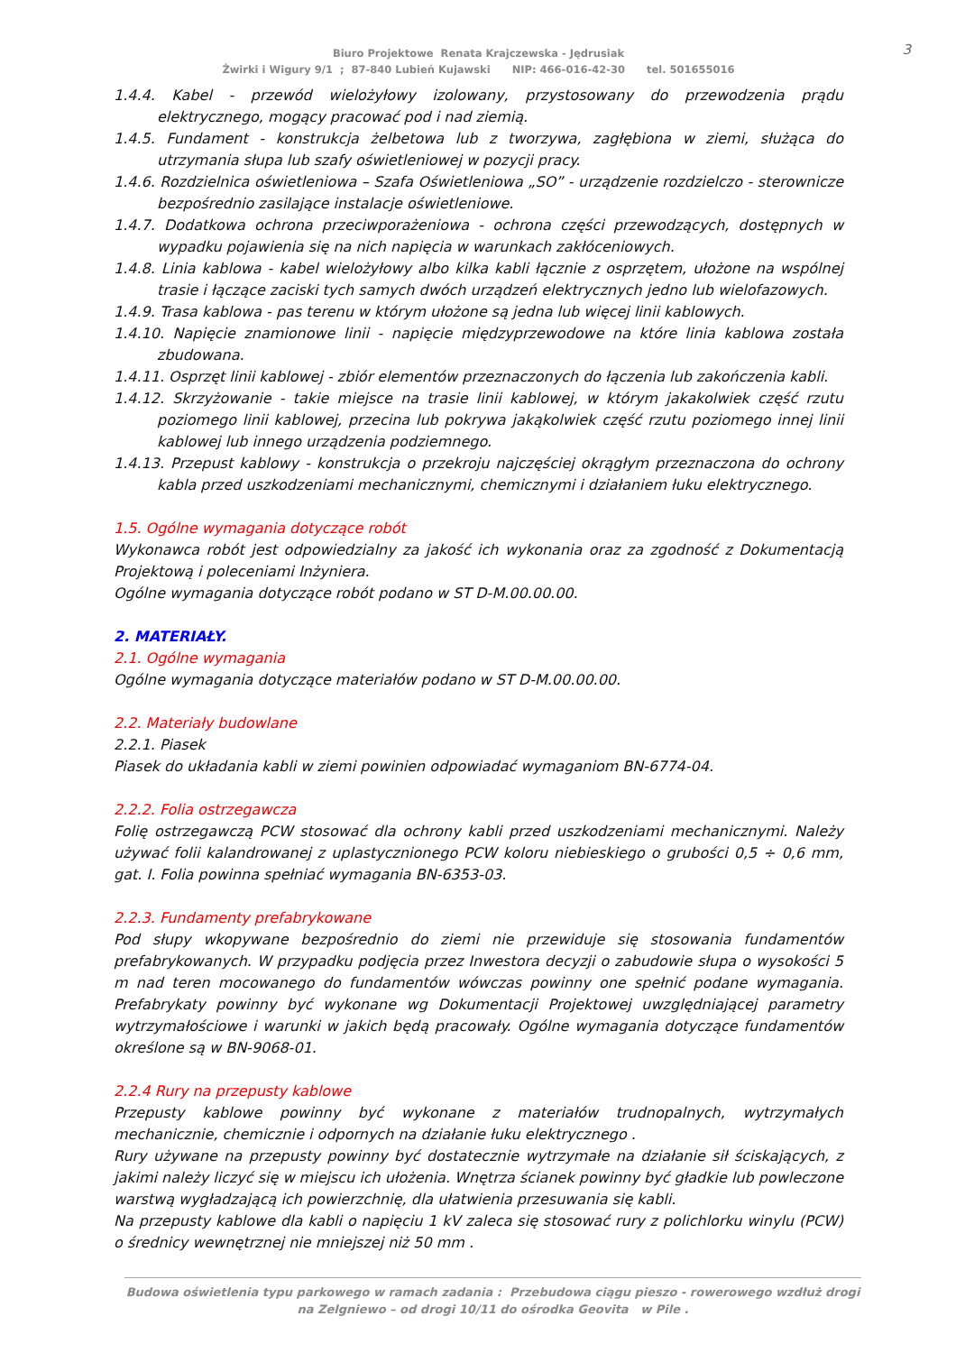3
Biuro Projektowe Renata Krajczewska - Jędrusiak
Żwirki i Wigury 9/1 ; 87-840 Lubień Kujawski NIP: 466-016-42-30 tel. 501655016
1.4.4. Kabel - przewód wielożyłowy izolowany, przystosowany do przewodzenia prądu elektrycznego, mogący pracować pod i nad ziemią.
1.4.5. Fundament - konstrukcja żelbetowa lub z tworzywa, zagłębiona w ziemi, służąca do utrzymania słupa lub szafy oświetleniowej w pozycji pracy.
1.4.6. Rozdzielnica oświetleniowa – Szafa Oświetleniowa „SO” - urządzenie rozdzielczo - sterownicze bezpośrednio zasilające instalacje oświetleniowe.
1.4.7. Dodatkowa ochrona przeciwporażeniowa - ochrona części przewodzących, dostępnych w wypadku pojawienia się na nich napięcia w warunkach zakłóceniowych.
1.4.8. Linia kablowa - kabel wielożyłowy albo kilka kabli łącznie z osprzętem, ułożone na wspólnej trasie i łączące zaciski tych samych dwóch urządzeń elektrycznych jedno lub wielofazowych.
1.4.9. Trasa kablowa - pas terenu w którym ułożone są jedna lub więcej linii kablowych.
1.4.10. Napięcie znamionowe linii - napięcie międzyprzewodowe na które linia kablowa została zbudowana.
1.4.11. Osprzęt linii kablowej - zbiór elementów przeznaczonych do łączenia lub zakończenia kabli.
1.4.12. Skrzyżowanie - takie miejsce na trasie linii kablowej, w którym jakakolwiek część rzutu poziomego linii kablowej, przecina lub pokrywa jakąkolwiek część rzutu poziomego innej linii kablowej lub innego urządzenia podziemnego.
1.4.13. Przepust kablowy - konstrukcja o przekroju najczęściej okrągłym przeznaczona do ochrony kabla przed uszkodzeniami mechanicznymi, chemicznymi i działaniem łuku elektrycznego.
1.5. Ogólne wymagania dotyczące robót
Wykonawca robót jest odpowiedzialny za jakość ich wykonania oraz za zgodność z Dokumentacją Projektową i poleceniami Inżyniera.
Ogólne wymagania dotyczące robót podano w ST D-M.00.00.00.
2. MATERIAŁY.
2.1. Ogólne wymagania
Ogólne wymagania dotyczące materiałów podano w ST D-M.00.00.00.
2.2. Materiały budowlane
2.2.1. Piasek
Piasek do układania kabli w ziemi powinien odpowiadać wymaganiom BN-6774-04.
2.2.2. Folia ostrzegawcza
Folię ostrzegawczą PCW stosować dla ochrony kabli przed uszkodzeniami mechanicznymi. Należy używać folii kalandrowanej z uplastycznionego PCW koloru niebieskiego o grubości 0,5 ÷ 0,6 mm, gat. I. Folia powinna spełniać wymagania BN-6353-03.
2.2.3. Fundamenty prefabrykowane
Pod słupy wkopywane bezpośrednio do ziemi nie przewiduje się stosowania fundamentów prefabrykowanych. W przypadku podjęcia przez Inwestora decyzji o zabudowie słupa o wysokości 5 m nad teren mocowanego do fundamentów wówczas powinny one spełnić podane wymagania. Prefabrykaty powinny być wykonane wg Dokumentacji Projektowej uwzględniającej parametry wytrzymałościowe i warunki w jakich będą pracowały. Ogólne wymagania dotyczące fundamentów określone są w BN-9068-01.
2.2.4 Rury na przepusty kablowe
Przepusty kablowe powinny być wykonane z materiałów trudnopalnych, wytrzymałych mechanicznie, chemicznie i odpornych na działanie łuku elektrycznego .
Rury używane na przepusty powinny być dostatecznie wytrzymałe na działanie sił ściskających, z jakimi należy liczyć się w miejscu ich ułożenia. Wnętrza ścianek powinny być gładkie lub powleczone warstwą wygładzającą ich powierzchnię, dla ułatwienia przesuwania się kabli.
Na przepusty kablowe dla kabli o napięciu 1 kV zaleca się stosować rury z polichlorku winylu (PCW) o średnicy wewnętrznej nie mniejszej niż 50 mm .
Budowa oświetlenia typu parkowego w ramach zadania : Przebudowa ciągu pieszo - rowerowego wzdłuż drogi
na Zelgniewo – od drogi 10/11 do ośrodka Geovita w Pile .